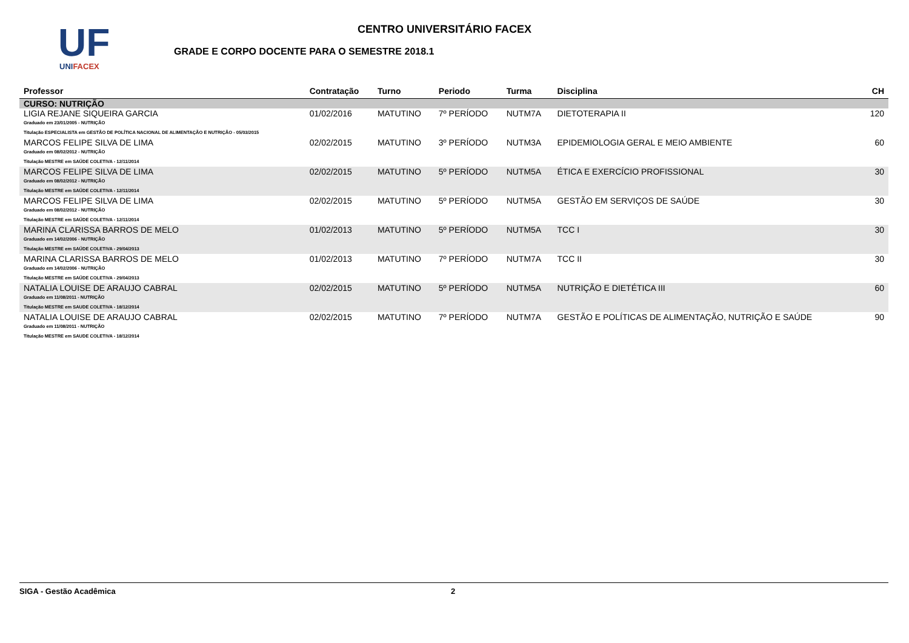UF
UNIFACEX
CENTRO UNIVERSITÁRIO FACEX
GRADE E CORPO DOCENTE PARA O SEMESTRE 2018.1
| Professor | Contratação | Turno | Periodo | Turma | Disciplina | CH |
| --- | --- | --- | --- | --- | --- | --- |
| CURSO: NUTRIÇÃO | | | | | | |
| LIGIA REJANE SIQUEIRA GARCIA Graduado em 23/01/2005 - NUTRIÇÃO Titulação ESPECIALISTA em GESTÃO DE POLÍTICA NACIONAL DE ALIMENTAÇÃO E NUTRIÇÃO - 05/03/2015 | 01/02/2016 | MATUTINO | 7º PERÍODO | NUTM7A | DIETOTERAPIA II | 120 |
| MARCOS FELIPE SILVA DE LIMA Graduado em 08/02/2012 - NUTRIÇÃO Titulação MESTRE em SAÚDE COLETIVA - 12/11/2014 | 02/02/2015 | MATUTINO | 3º PERÍODO | NUTM3A | EPIDEMIOLOGIA GERAL E MEIO AMBIENTE | 60 |
| MARCOS FELIPE SILVA DE LIMA Graduado em 08/02/2012 - NUTRIÇÃO Titulação MESTRE em SAÚDE COLETIVA - 12/11/2014 | 02/02/2015 | MATUTINO | 5º PERÍODO | NUTM5A | ÉTICA E EXERCÍCIO PROFISSIONAL | 30 |
| MARCOS FELIPE SILVA DE LIMA Graduado em 08/02/2012 - NUTRIÇÃO Titulação MESTRE em SAÚDE COLETIVA - 12/11/2014 | 02/02/2015 | MATUTINO | 5º PERÍODO | NUTM5A | GESTÃO EM SERVIÇOS DE SAÚDE | 30 |
| MARINA CLARISSA BARROS DE MELO Graduado em 14/02/2006 - NUTRIÇÃO Titulação MESTRE em SAÚDE COLETIVA - 29/04/2013 | 01/02/2013 | MATUTINO | 5º PERÍODO | NUTM5A | TCC I | 30 |
| MARINA CLARISSA BARROS DE MELO Graduado em 14/02/2006 - NUTRIÇÃO Titulação MESTRE em SAÚDE COLETIVA - 29/04/2013 | 01/02/2013 | MATUTINO | 7º PERÍODO | NUTM7A | TCC II | 30 |
| NATALIA LOUISE DE ARAUJO CABRAL Graduado em 11/08/2011 - NUTRIÇÃO Titulação MESTRE em SAUDE COLETIVA - 18/12/2014 | 02/02/2015 | MATUTINO | 5º PERÍODO | NUTM5A | NUTRIÇÃO E DIETÉTICA III | 60 |
| NATALIA LOUISE DE ARAUJO CABRAL Graduado em 11/08/2011 - NUTRIÇÃO Titulação MESTRE em SAUDE COLETIVA - 18/12/2014 | 02/02/2015 | MATUTINO | 7º PERÍODO | NUTM7A | GESTÃO E POLÍTICAS DE ALIMENTAÇÃO, NUTRIÇÃO E SAÚDE | 90 |
SIGA - Gestão Acadêmica 2